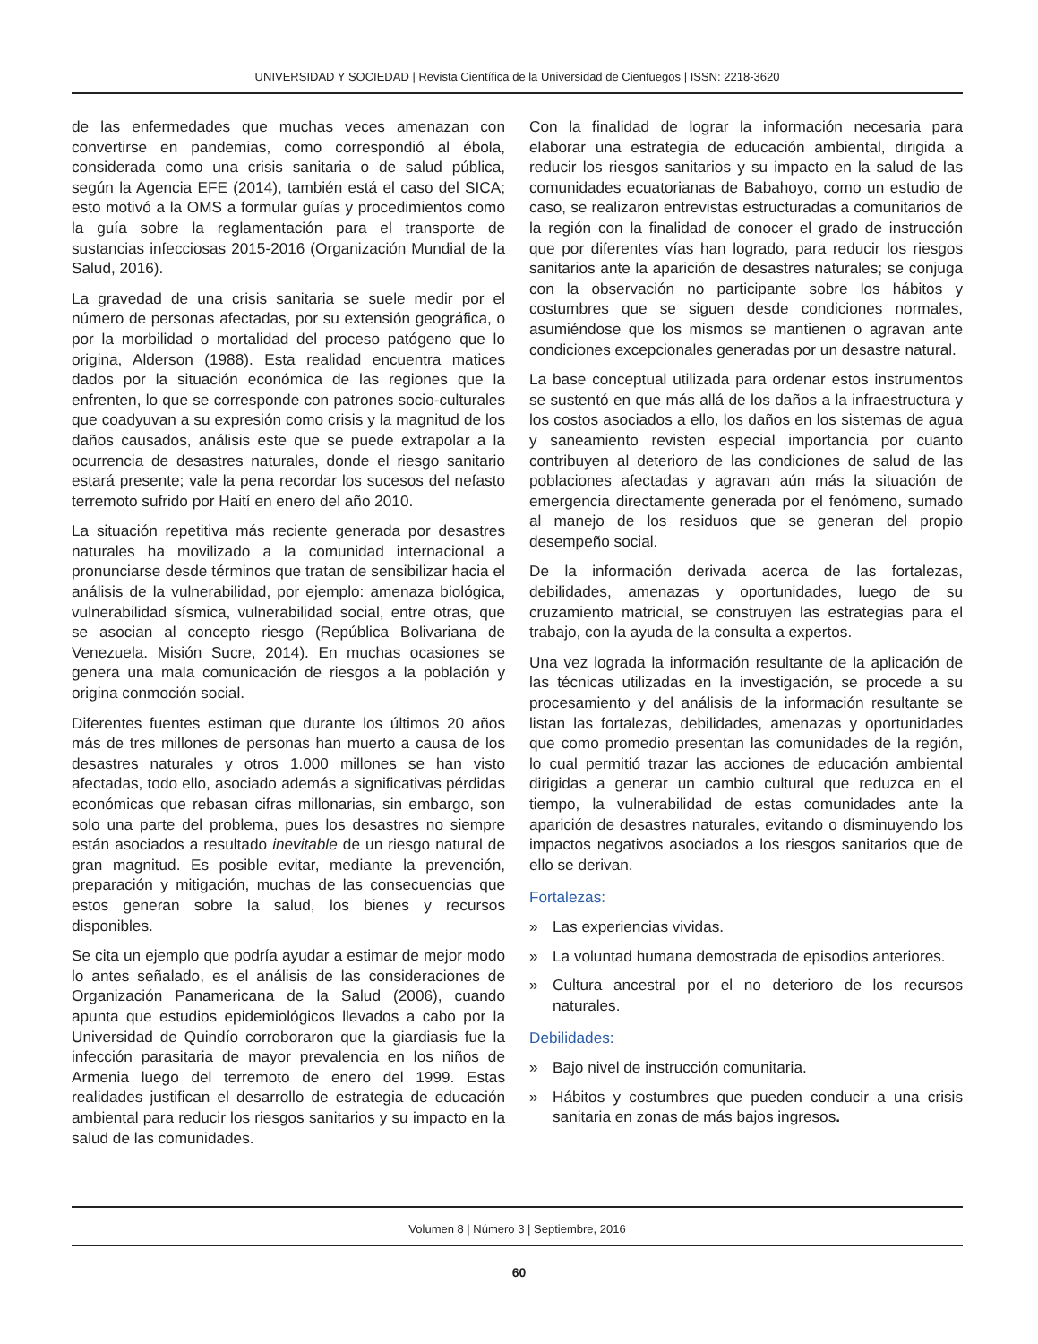UNIVERSIDAD Y SOCIEDAD | Revista Científica de la Universidad de Cienfuegos | ISSN: 2218-3620
de las enfermedades que muchas veces amenazan con convertirse en pandemias, como correspondió al ébola, considerada como una crisis sanitaria o de salud pública, según la Agencia EFE (2014), también está el caso del SICA; esto motivó a la OMS a formular guías y procedimientos como la guía sobre la reglamentación para el transporte de sustancias infecciosas 2015-2016 (Organización Mundial de la Salud, 2016).
La gravedad de una crisis sanitaria se suele medir por el número de personas afectadas, por su extensión geográfica, o por la morbilidad o mortalidad del proceso patógeno que lo origina, Alderson (1988). Esta realidad encuentra matices dados por la situación económica de las regiones que la enfrenten, lo que se corresponde con patrones socio-culturales que coadyuvan a su expresión como crisis y la magnitud de los daños causados, análisis este que se puede extrapolar a la ocurrencia de desastres naturales, donde el riesgo sanitario estará presente; vale la pena recordar los sucesos del nefasto terremoto sufrido por Haití en enero del año 2010.
La situación repetitiva más reciente generada por desastres naturales ha movilizado a la comunidad internacional a pronunciarse desde términos que tratan de sensibilizar hacia el análisis de la vulnerabilidad, por ejemplo: amenaza biológica, vulnerabilidad sísmica, vulnerabilidad social, entre otras, que se asocian al concepto riesgo (República Bolivariana de Venezuela. Misión Sucre, 2014). En muchas ocasiones se genera una mala comunicación de riesgos a la población y origina conmoción social.
Diferentes fuentes estiman que durante los últimos 20 años más de tres millones de personas han muerto a causa de los desastres naturales y otros 1.000 millones se han visto afectadas, todo ello, asociado además a significativas pérdidas económicas que rebasan cifras millonarias, sin embargo, son solo una parte del problema, pues los desastres no siempre están asociados a resultado inevitable de un riesgo natural de gran magnitud. Es posible evitar, mediante la prevención, preparación y mitigación, muchas de las consecuencias que estos generan sobre la salud, los bienes y recursos disponibles.
Se cita un ejemplo que podría ayudar a estimar de mejor modo lo antes señalado, es el análisis de las consideraciones de Organización Panamericana de la Salud (2006), cuando apunta que estudios epidemiológicos llevados a cabo por la Universidad de Quindío corroboraron que la giardiasis fue la infección parasitaria de mayor prevalencia en los niños de Armenia luego del terremoto de enero del 1999. Estas realidades justifican el desarrollo de estrategia de educación ambiental para reducir los riesgos sanitarios y su impacto en la salud de las comunidades.
Con la finalidad de lograr la información necesaria para elaborar una estrategia de educación ambiental, dirigida a reducir los riesgos sanitarios y su impacto en la salud de las comunidades ecuatorianas de Babahoyo, como un estudio de caso, se realizaron entrevistas estructuradas a comunitarios de la región con la finalidad de conocer el grado de instrucción que por diferentes vías han logrado, para reducir los riesgos sanitarios ante la aparición de desastres naturales; se conjuga con la observación no participante sobre los hábitos y costumbres que se siguen desde condiciones normales, asumiéndose que los mismos se mantienen o agravan ante condiciones excepcionales generadas por un desastre natural.
La base conceptual utilizada para ordenar estos instrumentos se sustentó en que más allá de los daños a la infraestructura y los costos asociados a ello, los daños en los sistemas de agua y saneamiento revisten especial importancia por cuanto contribuyen al deterioro de las condiciones de salud de las poblaciones afectadas y agravan aún más la situación de emergencia directamente generada por el fenómeno, sumado al manejo de los residuos que se generan del propio desempeño social.
De la información derivada acerca de las fortalezas, debilidades, amenazas y oportunidades, luego de su cruzamiento matricial, se construyen las estrategias para el trabajo, con la ayuda de la consulta a expertos.
Una vez lograda la información resultante de la aplicación de las técnicas utilizadas en la investigación, se procede a su procesamiento y del análisis de la información resultante se listan las fortalezas, debilidades, amenazas y oportunidades que como promedio presentan las comunidades de la región, lo cual permitió trazar las acciones de educación ambiental dirigidas a generar un cambio cultural que reduzca en el tiempo, la vulnerabilidad de estas comunidades ante la aparición de desastres naturales, evitando o disminuyendo los impactos negativos asociados a los riesgos sanitarios que de ello se derivan.
Fortalezas:
» Las experiencias vividas.
» La voluntad humana demostrada de episodios anteriores.
» Cultura ancestral por el no deterioro de los recursos naturales.
Debilidades:
» Bajo nivel de instrucción comunitaria.
» Hábitos y costumbres que pueden conducir a una crisis sanitaria en zonas de más bajos ingresos.
Volumen 8 | Número 3 | Septiembre, 2016
60